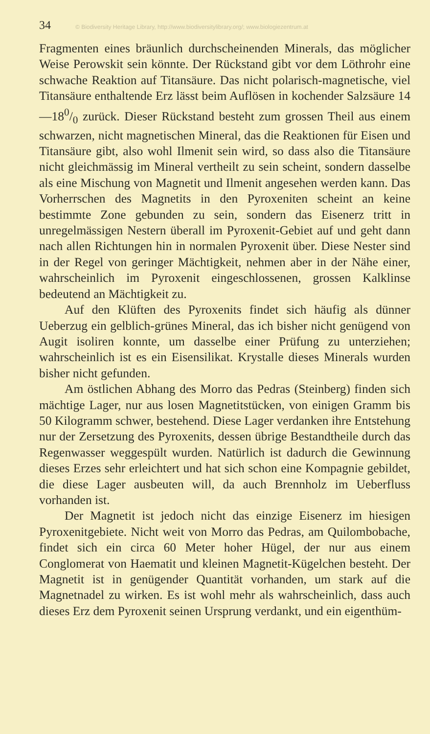34 © Biodiversity Heritage Library, http://www.biodiversitylibrary.org/; www.biologiezentrum.at
Fragmenten eines bräunlich durchscheinenden Minerals, das möglicher Weise Perowskit sein könnte. Der Rückstand gibt vor dem Löthrohr eine schwache Reaktion auf Titansäure. Das nicht polarisch-magnetische, viel Titansäure enthaltende Erz lässt beim Auflösen in kochender Salzsäure 14—180/0 zurück. Dieser Rückstand besteht zum grossen Theil aus einem schwarzen, nicht magnetischen Mineral, das die Reaktionen für Eisen und Titansäure gibt, also wohl Ilmenit sein wird, so dass also die Titansäure nicht gleichmässig im Mineral vertheilt zu sein scheint, sondern dasselbe als eine Mischung von Magnetit und Ilmenit angesehen werden kann. Das Vorherrschen des Magnetits in den Pyroxeniten scheint an keine bestimmte Zone gebunden zu sein, sondern das Eisenerz tritt in unregelmässigen Nestern überall im Pyroxenit-Gebiet auf und geht dann nach allen Richtungen hin in normalen Pyroxenit über. Diese Nester sind in der Regel von geringer Mächtigkeit, nehmen aber in der Nähe einer, wahrscheinlich im Pyroxenit eingeschlossenen, grossen Kalklinse bedeutend an Mächtigkeit zu.
Auf den Klüften des Pyroxenits findet sich häufig als dünner Ueberzug ein gelblich-grünes Mineral, das ich bisher nicht genügend von Augit isoliren konnte, um dasselbe einer Prüfung zu unterziehen; wahrscheinlich ist es ein Eisensilikat. Krystalle dieses Minerals wurden bisher nicht gefunden.
Am östlichen Abhang des Morro das Pedras (Steinberg) finden sich mächtige Lager, nur aus losen Magnetitstücken, von einigen Gramm bis 50 Kilogramm schwer, bestehend. Diese Lager verdanken ihre Entstehung nur der Zersetzung des Pyroxenits, dessen übrige Bestandtheile durch das Regenwasser weggespült wurden. Natürlich ist dadurch die Gewinnung dieses Erzes sehr erleichtert und hat sich schon eine Kompagnie gebildet, die diese Lager ausbeuten will, da auch Brennholz im Ueberfluss vorhanden ist.
Der Magnetit ist jedoch nicht das einzige Eisenerz im hiesigen Pyroxenitgebiete. Nicht weit von Morro das Pedras, am Quilombobache, findet sich ein circa 60 Meter hoher Hügel, der nur aus einem Conglomerat von Haematit und kleinen Magnetit-Kügelchen besteht. Der Magnetit ist in genügender Quantität vorhanden, um stark auf die Magnetnadel zu wirken. Es ist wohl mehr als wahrscheinlich, dass auch dieses Erz dem Pyroxenit seinen Ursprung verdankt, und ein eigenthüm-